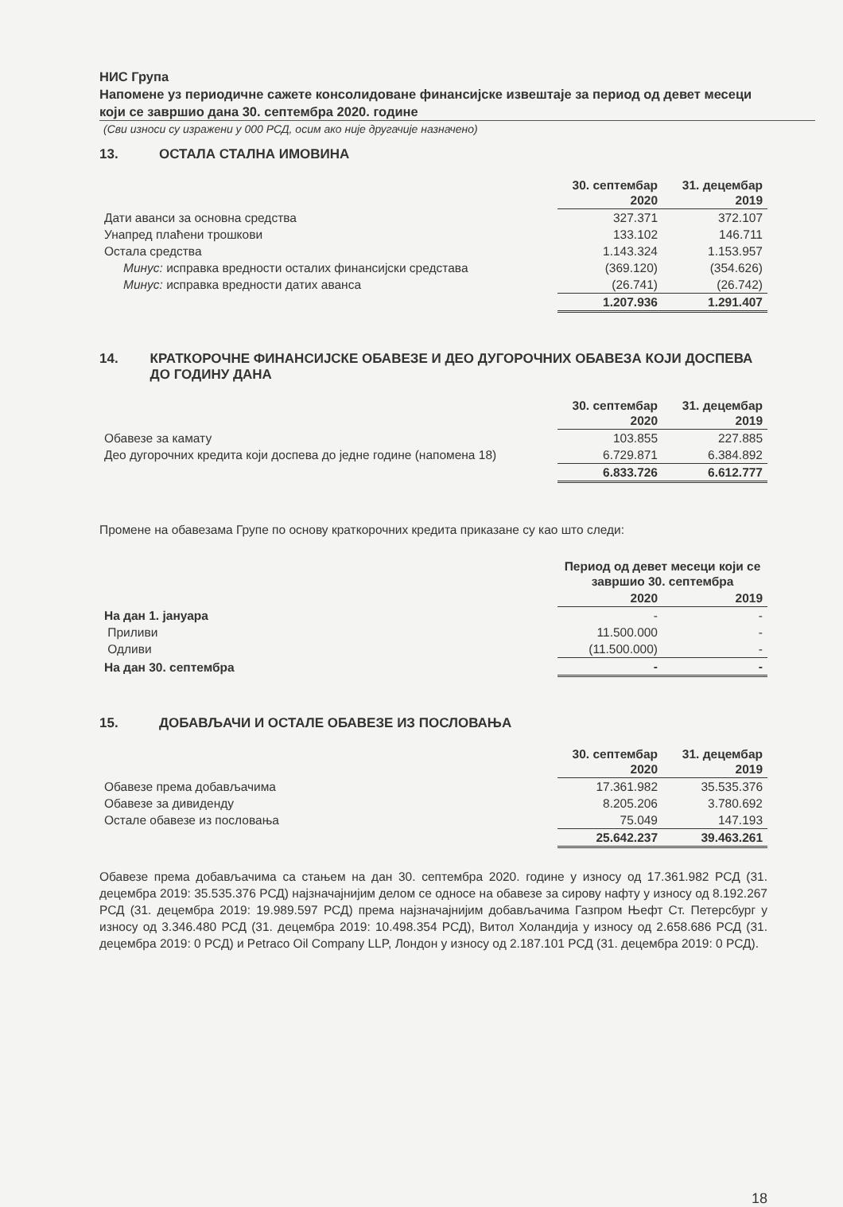НИС Група
Напомене уз периодичне сажете консолидоване финансијске извештаје за период од девет месеци који се завршио дана 30. септембра 2020. године
(Сви износи су изражени у 000 РСД, осим ако није другачије назначено)
13. ОСТАЛА СТАЛНА ИМОВИНА
| | 30. септембар 2020 | 31. децембар 2019 |
| Дати аванси за основна средства | 327.371 | 372.107 |
| Унапред плаћени трошкови | 133.102 | 146.711 |
| Остала средства | 1.143.324 | 1.153.957 |
| Минус: исправка вредности осталих финансијски средстава | (369.120) | (354.626) |
| Минус: исправка вредности датих аванса | (26.741) | (26.742) |
| | 1.207.936 | 1.291.407 |
14. КРАТКОРОЧНЕ ФИНАНСИЈСКЕ ОБАВЕЗЕ И ДЕО ДУГОРОЧНИХ ОБАВЕЗА КОЈИ ДОСПЕВА ДО ГОДИНУ ДАНА
| | 30. септембар 2020 | 31. децембар 2019 |
| Обавезе за камату | 103.855 | 227.885 |
| Део дугорочних кредита који доспева до једне године (напомена 18) | 6.729.871 | 6.384.892 |
| | 6.833.726 | 6.612.777 |
Промене на обавезама Групе по основу краткорочних кредита приказане су као што следи:
| | Период од девет месеци који се завршио 30. септембра | |
| | 2020 | 2019 |
| На дан 1. јануара | - | - |
| Приливи | 11.500.000 | - |
| Одливи | (11.500.000) | - |
| На дан 30. септембра | - | - |
15. ДОБАВЉАЧИ И ОСТАЛЕ ОБАВЕЗЕ ИЗ ПОСЛОВАЊА
| | 30. септембар 2020 | 31. децембар 2019 |
| Обавезе према добављачима | 17.361.982 | 35.535.376 |
| Обавезе за дивиденду | 8.205.206 | 3.780.692 |
| Остале обавезе из пословања | 75.049 | 147.193 |
| | 25.642.237 | 39.463.261 |
Обавезе према добављачима са стањем на дан 30. септембра 2020. године у износу од 17.361.982 РСД (31. децембра 2019: 35.535.376 РСД) најзначајнијим делом се односе на обавезе за сирову нафту у износу од 8.192.267 РСД (31. децембра 2019: 19.989.597 РСД) према најзначајнијим добављачима Газпром Њефт Ст. Петерсбург у износу од 3.346.480 РСД (31. децембра 2019: 10.498.354 РСД), Витол Холандија у износу од 2.658.686 РСД (31. децембра 2019: 0 РСД) и Petraco Oil Company LLP, Лондон у износу од 2.187.101 РСД (31. децембра 2019: 0 РСД).
18